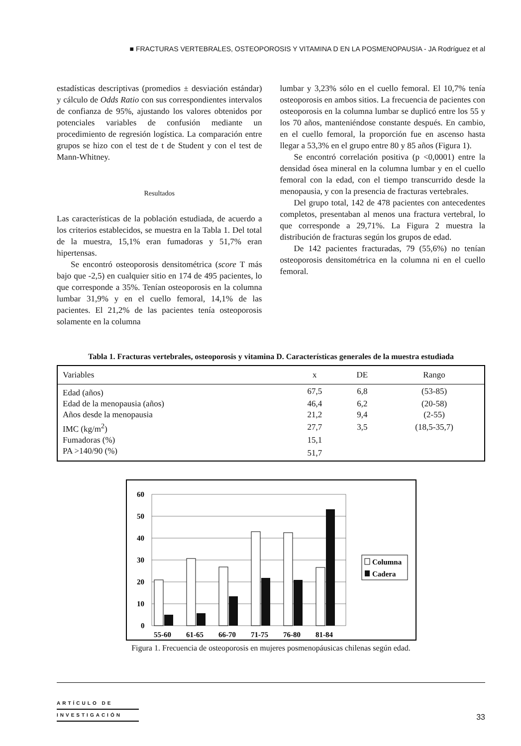■ FRACTURAS VERTEBRALES, OSTEOPOROSIS Y VITAMINA D EN LA POSMENOPAUSIA - JA Rodríguez et al
estadísticas descriptivas (promedios ± desviación estándar) y cálculo de Odds Ratio con sus correspondientes intervalos de confianza de 95%, ajustando los valores obtenidos por potenciales variables de confusión mediante un procedimiento de regresión logística. La comparación entre grupos se hizo con el test de t de Student y con el test de Mann-Whitney.
Resultados
Las características de la población estudiada, de acuerdo a los criterios establecidos, se muestra en la Tabla 1. Del total de la muestra, 15,1% eran fumadoras y 51,7% eran hipertensas.
Se encontró osteoporosis densitométrica (score T más bajo que -2,5) en cualquier sitio en 174 de 495 pacientes, lo que corresponde a 35%. Tenían osteoporosis en la columna lumbar 31,9% y en el cuello femoral, 14,1% de las pacientes. El 21,2% de las pacientes tenía osteoporosis solamente en la columna
lumbar y 3,23% sólo en el cuello femoral. El 10,7% tenía osteoporosis en ambos sitios. La frecuencia de pacientes con osteoporosis en la columna lumbar se duplicó entre los 55 y los 70 años, manteniéndose constante después. En cambio, en el cuello femoral, la proporción fue en ascenso hasta llegar a 53,3% en el grupo entre 80 y 85 años (Figura 1).
Se encontró correlación positiva (p <0,0001) entre la densidad ósea mineral en la columna lumbar y en el cuello femoral con la edad, con el tiempo transcurrido desde la menopausia, y con la presencia de fracturas vertebrales.
Del grupo total, 142 de 478 pacientes con antecedentes completos, presentaban al menos una fractura vertebral, lo que corresponde a 29,71%. La Figura 2 muestra la distribución de fracturas según los grupos de edad.
De 142 pacientes fracturadas, 79 (55,6%) no tenían osteoporosis densitométrica en la columna ni en el cuello femoral.
Tabla 1. Fracturas vertebrales, osteoporosis y vitamina D. Características generales de la muestra estudiada
| Variables | x | DE | Rango |
| --- | --- | --- | --- |
| Edad (años) | 67,5 | 6,8 | (53-85) |
| Edad de la menopausia (años) | 46,4 | 6,2 | (20-58) |
| Años desde la menopausia | 21,2 | 9,4 | (2-55) |
| IMC (kg/m<sup>2</sup>) | 27,7 | 3,5 | (18,5-35,7) |
| Fumadoras (%) | 15,1 | | |
| PA >140/90 (%) | 51,7 | | |
60
50
40
30
20
10
0
55-60
61-65
66-70
71-75
76-80
81-84
Columna
Cadera
Figura 1. Frecuencia de osteoporosis en mujeres posmenopáusicas chilenas según edad.
ARTÍCULO DE
INVESTIGACIÓN
33